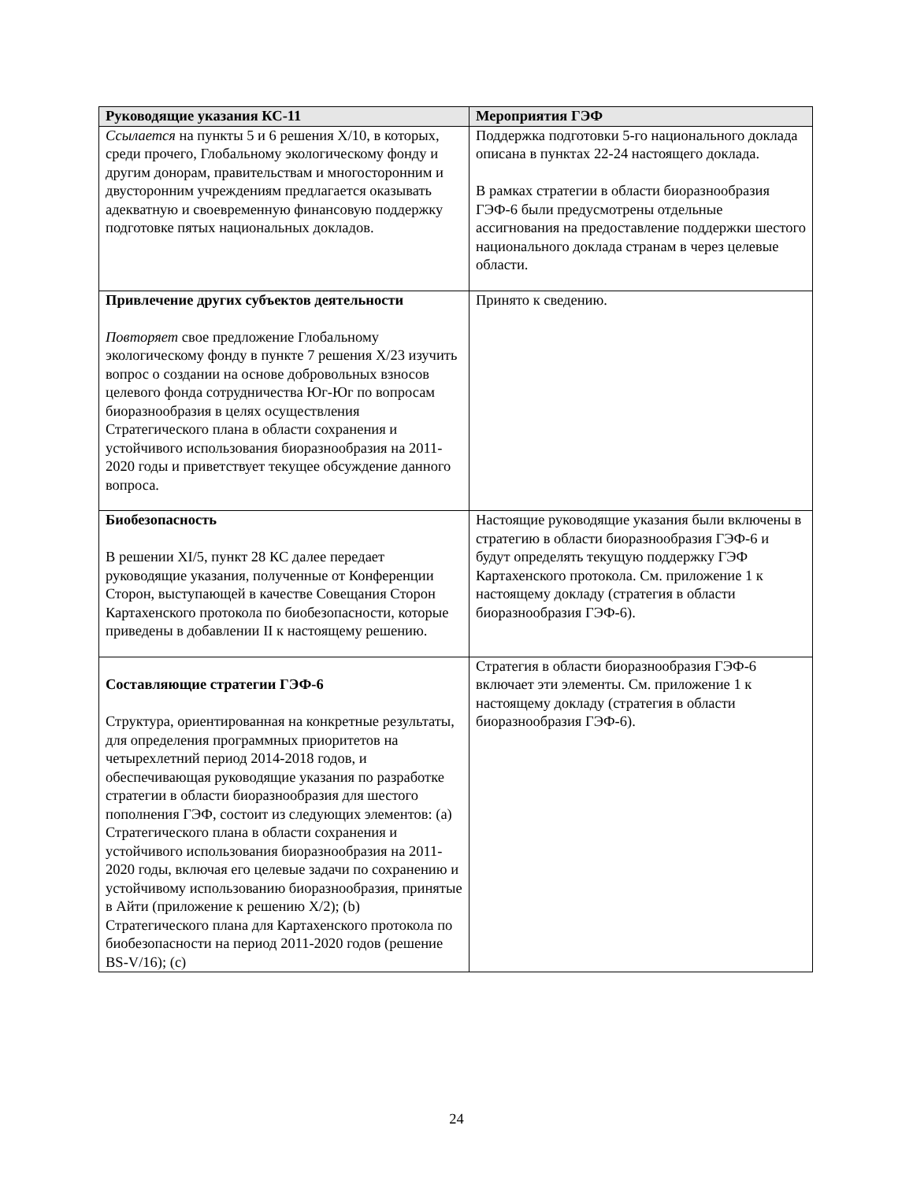| Руководящие указания КС-11 | Мероприятия ГЭФ |
| --- | --- |
| Ссылается на пункты 5 и 6 решения X/10, в которых, среди прочего, Глобальному экологическому фонду и другим донорам, правительствам и многосторонним и двусторонним учреждениям предлагается оказывать адекватную и своевременную финансовую поддержку подготовке пятых национальных докладов. | Поддержка подготовки 5-го национального доклада описана в пунктах 22-24 настоящего доклада. В рамках стратегии в области биоразнообразия ГЭФ-6 были предусмотрены отдельные ассигнования на предоставление поддержки шестого национального доклада странам в через целевые области. |
| Привлечение других субъектов деятельности Повторяет свое предложение Глобальному экологическому фонду в пункте 7 решения X/23 изучить вопрос о создании на основе добровольных взносов целевого фонда сотрудничества Юг-Юг по вопросам биоразнообразия в целях осуществления Стратегического плана в области сохранения и устойчивого использования биоразнообразия на 2011-2020 годы и приветствует текущее обсуждение данного вопроса. | Принято к сведению. |
| Биобезопасность В решении XI/5, пункт 28 КС далее передает руководящие указания, полученные от Конференции Сторон, выступающей в качестве Совещания Сторон Картахенского протокола по биобезопасности, которые приведены в добавлении II к настоящему решению. | Настоящие руководящие указания были включены в стратегию в области биоразнообразия ГЭФ-6 и будут определять текущую поддержку ГЭФ Картахенского протокола. См. приложение 1 к настоящему докладу (стратегия в области биоразнообразия ГЭФ-6). |
| Составляющие стратегии ГЭФ-6 Структура, ориентированная на конкретные результаты, для определения программных приоритетов на четырехлетний период 2014-2018 годов, и обеспечивающая руководящие указания по разработке стратегии в области биоразнообразия для шестого пополнения ГЭФ, состоит из следующих элементов: (a) Стратегического плана в области сохранения и устойчивого использования биоразнообразия на 2011-2020 годы, включая его целевые задачи по сохранению и устойчивому использованию биоразнообразия, принятые в Айти (приложение к решению X/2); (b) Стратегического плана для Картахенского протокола по биобезопасности на период 2011-2020 годов (решение BS-V/16); (c) | Стратегия в области биоразнообразия ГЭФ-6 включает эти элементы. См. приложение 1 к настоящему докладу (стратегия в области биоразнообразия ГЭФ-6). |
24